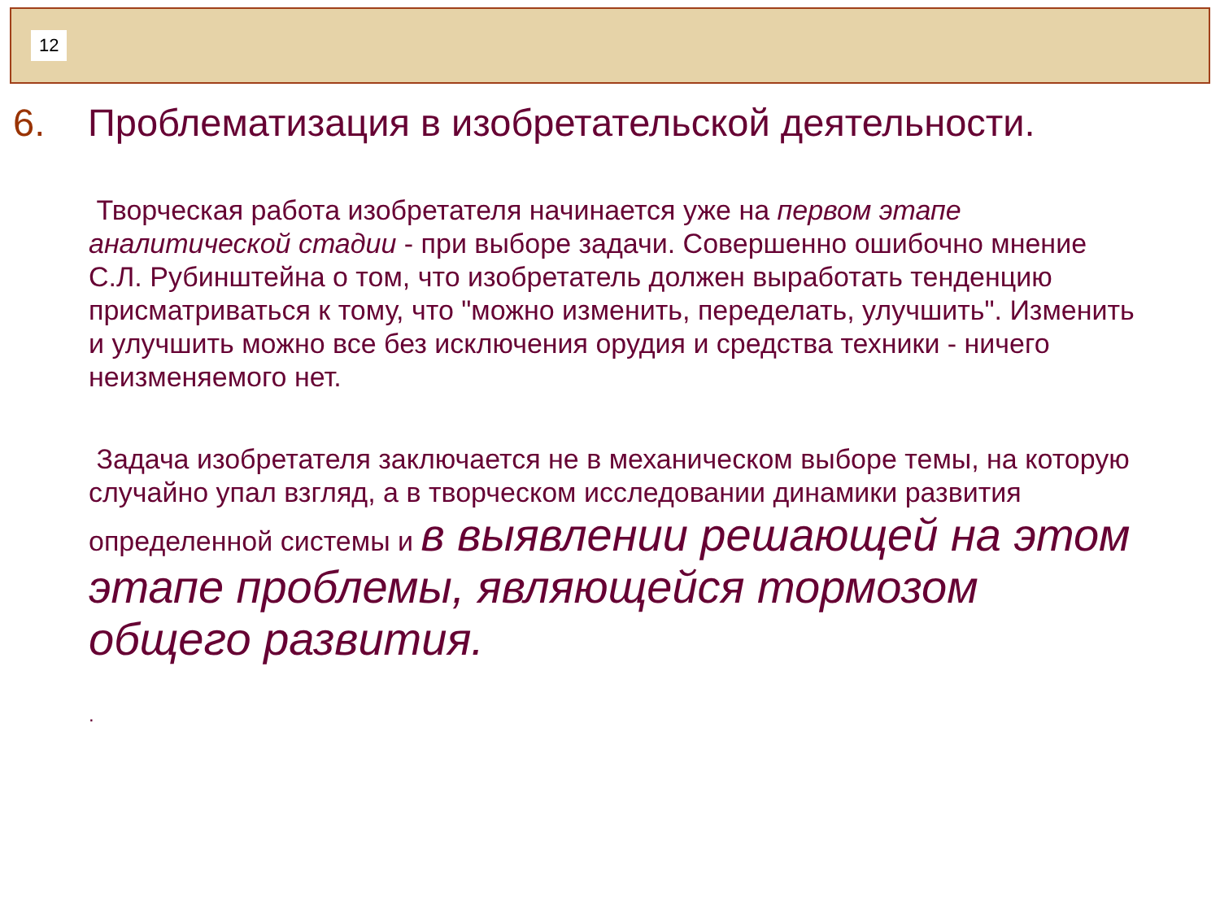12
6. Проблематизация в изобретательской деятельности.
Творческая работа изобретателя начинается уже на первом этапе аналитической стадии - при выборе задачи. Совершенно ошибочно мнение С.Л. Рубинштейна о том, что изобретатель должен выработать тенденцию присматриваться к тому, что "можно изменить, переделать, улучшить". Изменить и улучшить можно все без исключения орудия и средства техники - ничего неизменяемого нет.
Задача изобретателя заключается не в механическом выборе темы, на которую случайно упал взгляд, а в творческом исследовании динамики развития определенной системы и в выявлении решающей на этом этапе проблемы, являющейся тормозом общего развития.
.